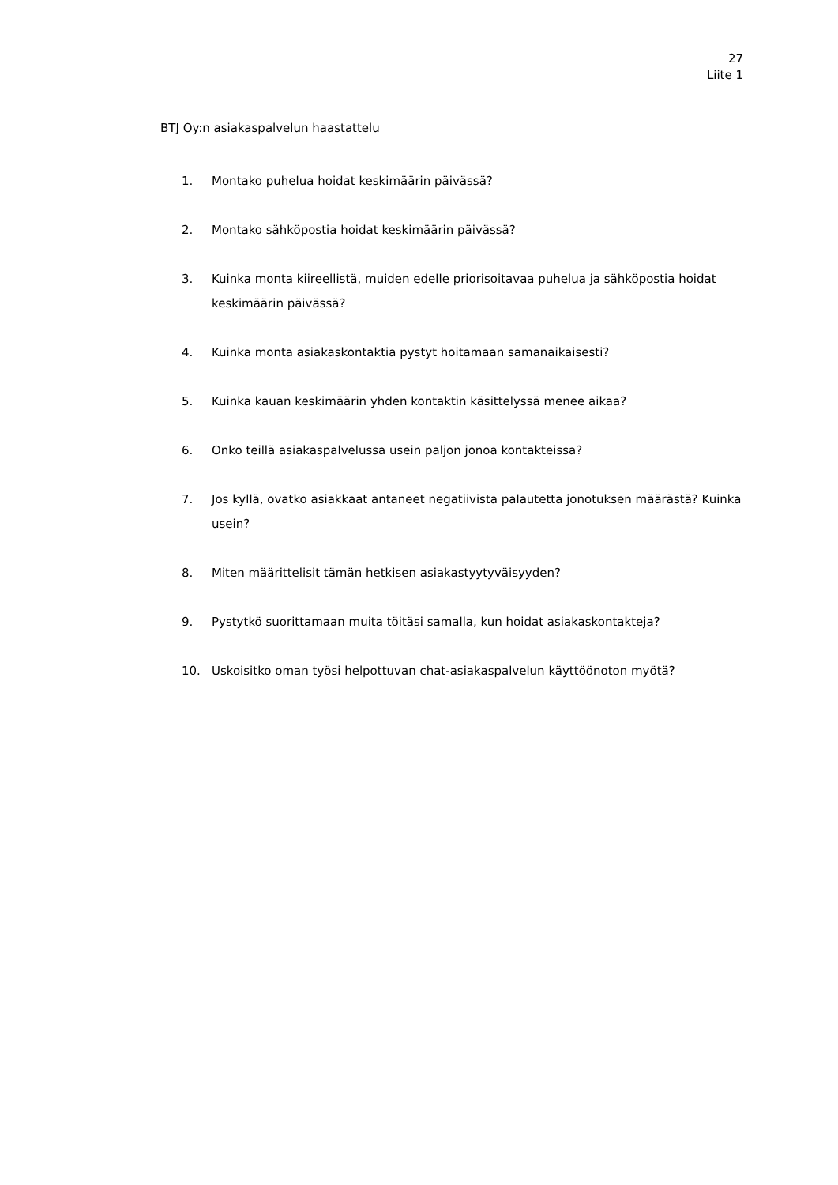27
Liite 1
BTJ Oy:n asiakaspalvelun haastattelu
1. Montako puhelua hoidat keskimäärin päivässä?
2. Montako sähköpostia hoidat keskimäärin päivässä?
3. Kuinka monta kiireellistä, muiden edelle priorisoitavaa puhelua ja sähköpostia hoidat keskimäärin päivässä?
4. Kuinka monta asiakaskontaktia pystyt hoitamaan samanaikaisesti?
5. Kuinka kauan keskimäärin yhden kontaktin käsittelyssä menee aikaa?
6. Onko teillä asiakaspalvelussa usein paljon jonoa kontakteissa?
7. Jos kyllä, ovatko asiakkaat antaneet negatiivista palautetta jonotuksen määrästä? Kuinka usein?
8. Miten määrittelisit tämän hetkisen asiakastyytyväisyyden?
9. Pystytkö suorittamaan muita töitäsi samalla, kun hoidat asiakaskontakteja?
10. Uskoisitko oman työsi helpottuvan chat-asiakaspalvelun käyttöönoton myötä?